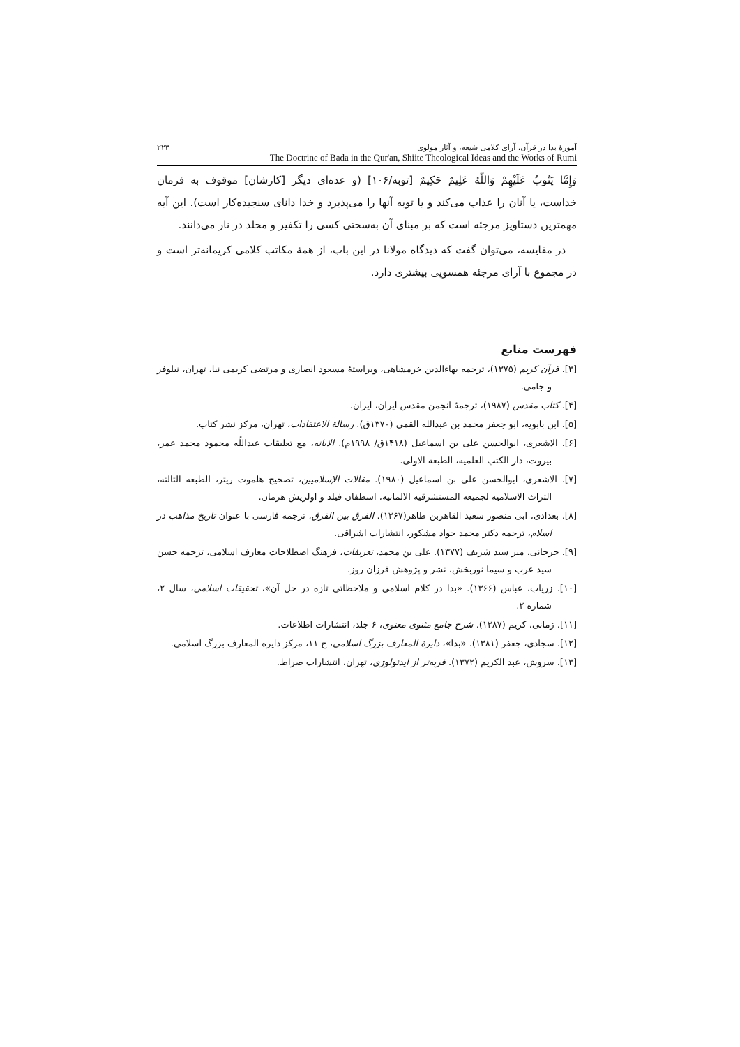آموزهٔ بدا در قرآن، آرای کلامی شیعه، و آثار مولوی ۲۲۳
The Doctrine of Bada in the Qur'an, Shiite Theological Ideas and the Works of Rumi
وَإِمَّا يَتُوبُ عَلَيْهِمْ وَاللّهُ عَلِيمٌ حَكِيمٌ [توبه/۱۰۶] (و عده‌ای دیگر [کارشان] موقوف به فرمان خداست، یا آنان را عذاب می‌کند و یا توبه آنها را می‌پذیرد و خدا دانای سنجیده‌کار است). این آیه مهمترین دستاویز مرجئه است که بر مبنای آن به‌سختی کسی را تکفیر و مخلد در نار می‌دانند.
در مقایسه، می‌توان گفت که دیدگاه مولانا در این باب، از همهٔ مکاتب کلامی کریمانه‌تر است و در مجموع با آرای مرجئه همسویی بیشتری دارد.
فهرست منابع
[۳]. قرآن کریم (۱۳۷۵)، ترجمه بهاءالدین خرمشاهی، ویراستهٔ مسعود انصاری و مرتضی کریمی نیا، تهران، نیلوفر و جامی.
[۴]. کتاب مقدس (۱۹۸۷)، ترجمهٔ انجمن مقدس ایران، ایران.
[۵]. ابن بابویه، ابو جعفر محمد بن عبدالله القمی (۱۳۷۰ق). رسالة الاعتقادات، تهران، مرکز نشر کتاب.
[۶]. الاشعری، ابوالحسن علی بن اسماعیل (۱۴۱۸ق/ ۱۹۹۸م). الابانه، مع تعلیقات عبداللّه محمود محمد عمر، بیروت، دار الکتب العلمیه، الطبعة الاولی.
[۷]. الاشعری، ابوالحسن علی بن اسماعیل (۱۹۸۰). مقالات الإسلامیین، تصحیح هلموت ریتر، الطبعه الثالثه، التراث الاسلامیه لجمیعه المستشرقیه الالمانیه، اسطفان فیلد و اولریش هرمان.
[۸]. بغدادی، ابی منصور سعید القاهربن طاهر(۱۳۶۷). الفرق بین الفرق، ترجمه فارسی با عنوان تاریخ مذاهب در اسلام، ترجمه دکتر محمد جواد مشکور، انتشارات اشراقی.
[۹]. جرجانی، میر سید شریف (۱۳۷۷). علی بن محمد، تعریفات، فرهنگ اصطلاحات معارف اسلامی، ترجمه حسن سید عرب و سیما نوربخش، نشر و پژوهش فرزان روز.
[۱۰]. زریاب، عباس (۱۳۶۶). «بدا در کلام اسلامی و ملاحظاتی تازه در حل آن»، تحقیقات اسلامی، سال ۲، شماره ۲.
[۱۱]. زمانی، کریم (۱۳۸۷). شرح جامع مثنوی معنوی، ۶ جلد، انتشارات اطلاعات.
[۱۲]. سجادی، جعفر (۱۳۸۱). «بدا»، دایرة المعارف بزرگ اسلامی، ج ۱۱، مرکز دایره المعارف بزرگ اسلامی.
[۱۳]. سروش، عبد الکریم (۱۳۷۲). فربه‌تر از ایدئولوژی، تهران، انتشارات صراط.